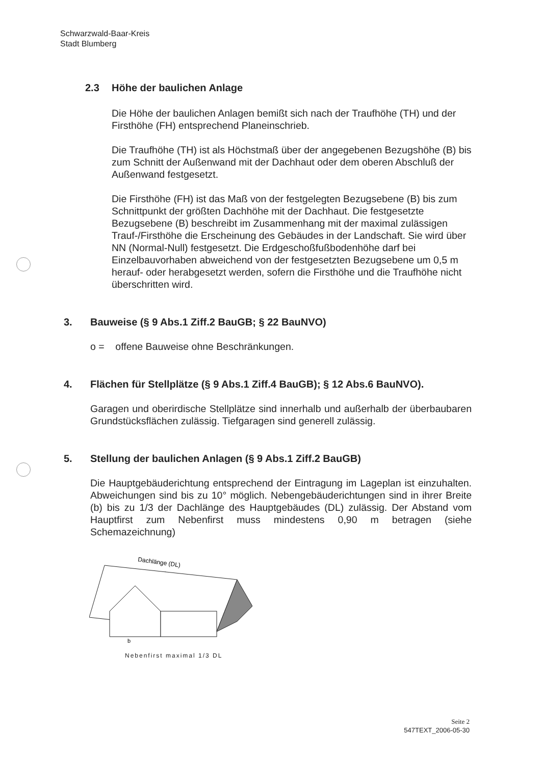Schwarzwald-Baar-Kreis
Stadt Blumberg
2.3 Höhe der baulichen Anlage
Die Höhe der baulichen Anlagen bemißt sich nach der Traufhöhe (TH) und der Firsthöhe (FH) entsprechend Planeinschrieb.
Die Traufhöhe (TH) ist als Höchstmaß über der angegebenen Bezugshöhe (B) bis zum Schnitt der Außenwand mit der Dachhaut oder dem oberen Abschluß der Außenwand festgesetzt.
Die Firsthöhe (FH) ist das Maß von der festgelegten Bezugsebene (B) bis zum Schnittpunkt der größten Dachhöhe mit der Dachhaut. Die festgesetzte Bezugsebene (B) beschreibt im Zusammenhang mit der maximal zulässigen Trauf-/Firsthöhe die Erscheinung des Gebäudes in der Landschaft. Sie wird über NN (Normal-Null) festgesetzt. Die Erdgeschoßfußbodenhöhe darf bei Einzelbauvorhaben abweichend von der festgesetzten Bezugsebene um 0,5 m herauf- oder herabgesetzt werden, sofern die Firsthöhe und die Traufhöhe nicht überschritten wird.
3. Bauweise (§ 9 Abs.1 Ziff.2 BauGB; § 22 BauNVO)
o = offene Bauweise ohne Beschränkungen.
4. Flächen für Stellplätze (§ 9 Abs.1 Ziff.4 BauGB); § 12 Abs.6 BauNVO).
Garagen und oberirdische Stellplätze sind innerhalb und außerhalb der überbaubaren Grundstücksflächen zulässig. Tiefgaragen sind generell zulässig.
5. Stellung der baulichen Anlagen (§ 9 Abs.1 Ziff.2 BauGB)
Die Hauptgebäuderichtung entsprechend der Eintragung im Lageplan ist einzuhalten. Abweichungen sind bis zu 10° möglich. Nebengebäuderichtungen sind in ihrer Breite (b) bis zu 1/3 der Dachlänge des Hauptgebäudes (DL) zulässig. Der Abstand vom Hauptfirst zum Nebenfirst muss mindestens 0,90 m betragen (siehe Schemazeichnung)
Dachlänge (DL)
0,90m
b
Nebenfirst maximal 1/3 DL
Seite 2
547TEXT_2006-05-30